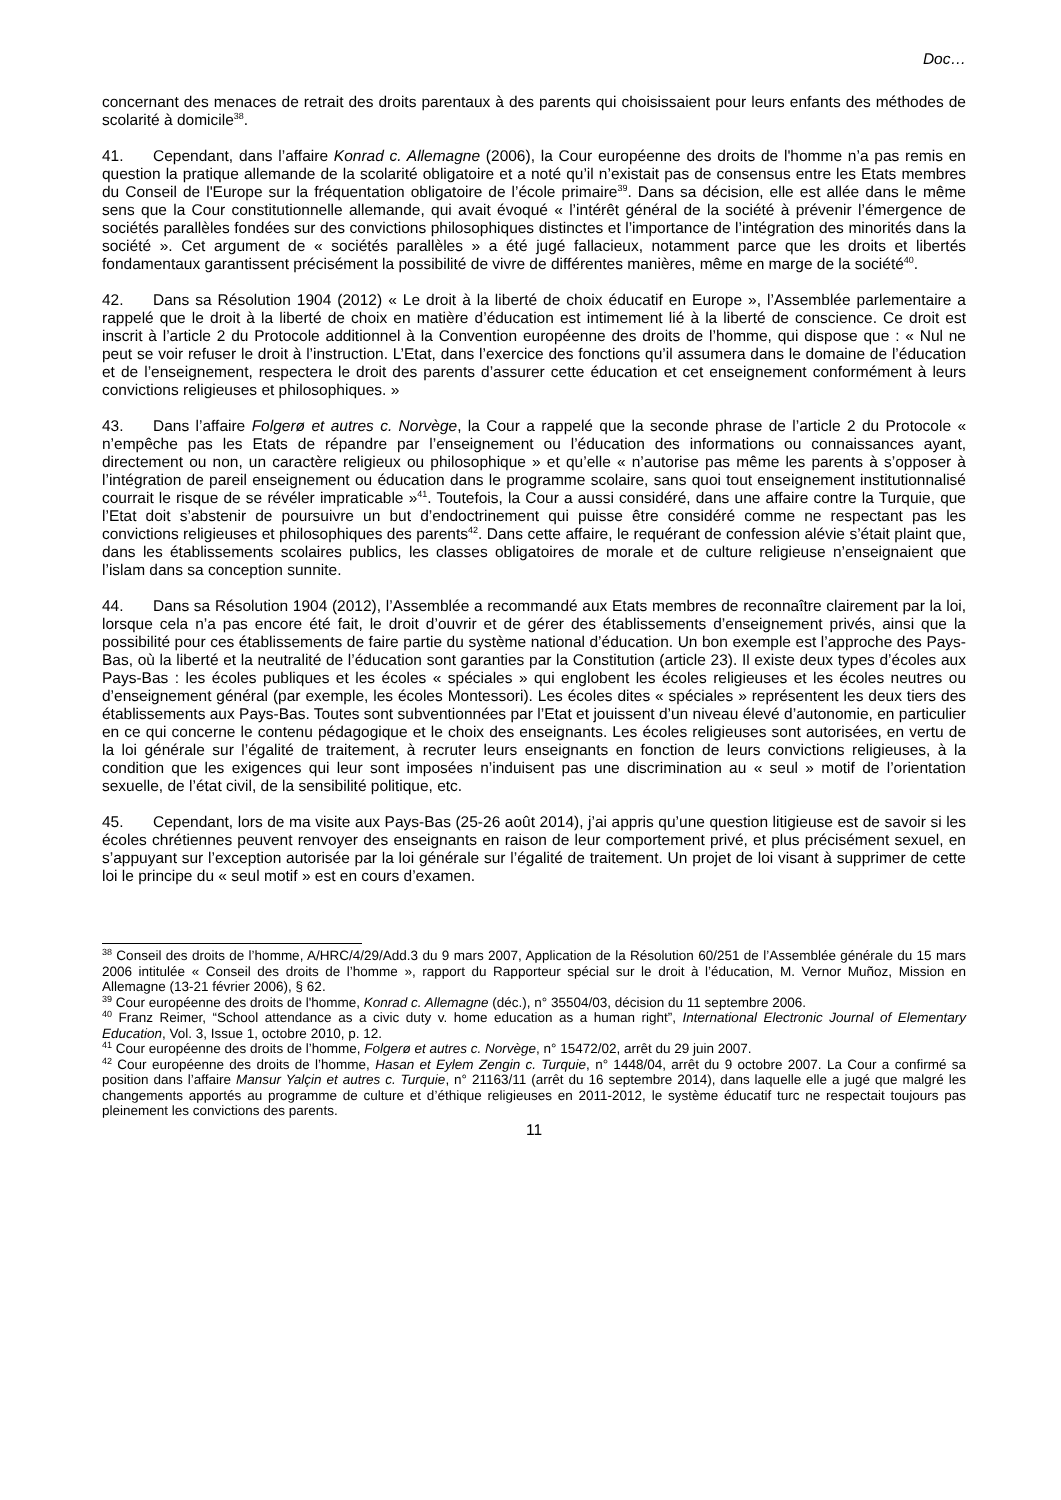Doc…
concernant des menaces de retrait des droits parentaux à des parents qui choisissaient pour leurs enfants des méthodes de scolarité à domicile<sup>38</sup>.
41. Cependant, dans l’affaire Konrad c. Allemagne (2006), la Cour européenne des droits de l'homme n’a pas remis en question la pratique allemande de la scolarité obligatoire et a noté qu’il n’existait pas de consensus entre les Etats membres du Conseil de l'Europe sur la fréquentation obligatoire de l’école primaire<sup>39</sup>. Dans sa décision, elle est allée dans le même sens que la Cour constitutionnelle allemande, qui avait évoqué « l’intérêt général de la société à prévenir l’émergence de sociétés parallèles fondées sur des convictions philosophiques distinctes et l’importance de l’intégration des minorités dans la société ». Cet argument de « sociétés parallèles » a été jugé fallacieux, notamment parce que les droits et libertés fondamentaux garantissent précisément la possibilité de vivre de différentes manières, même en marge de la société<sup>40</sup>.
42. Dans sa Résolution 1904 (2012) « Le droit à la liberté de choix éducatif en Europe », l’Assemblée parlementaire a rappelé que le droit à la liberté de choix en matière d’éducation est intimement lié à la liberté de conscience. Ce droit est inscrit à l’article 2 du Protocole additionnel à la Convention européenne des droits de l’homme, qui dispose que : « Nul ne peut se voir refuser le droit à l’instruction. L’Etat, dans l’exercice des fonctions qu’il assumera dans le domaine de l’éducation et de l’enseignement, respectera le droit des parents d’assurer cette éducation et cet enseignement conformément à leurs convictions religieuses et philosophiques. »
43. Dans l’affaire Folgerø et autres c. Norvège, la Cour a rappelé que la seconde phrase de l’article 2 du Protocole « n’empêche pas les Etats de répandre par l’enseignement ou l’éducation des informations ou connaissances ayant, directement ou non, un caractère religieux ou philosophique » et qu’elle « n’autorise pas même les parents à s’opposer à l’intégration de pareil enseignement ou éducation dans le programme scolaire, sans quoi tout enseignement institutionnalisé courrait le risque de se révéler impraticable »<sup>41</sup>. Toutefois, la Cour a aussi considéré, dans une affaire contre la Turquie, que l’Etat doit s’abstenir de poursuivre un but d’endoctrinement qui puisse être considéré comme ne respectant pas les convictions religieuses et philosophiques des parents<sup>42</sup>. Dans cette affaire, le requérant de confession alévie s’était plaint que, dans les établissements scolaires publics, les classes obligatoires de morale et de culture religieuse n’enseignaient que l’islam dans sa conception sunnite.
44. Dans sa Résolution 1904 (2012), l’Assemblée a recommandé aux Etats membres de reconnaître clairement par la loi, lorsque cela n’a pas encore été fait, le droit d’ouvrir et de gérer des établissements d’enseignement privés, ainsi que la possibilité pour ces établissements de faire partie du système national d’éducation. Un bon exemple est l’approche des Pays-Bas, où la liberté et la neutralité de l’éducation sont garanties par la Constitution (article 23). Il existe deux types d’écoles aux Pays-Bas : les écoles publiques et les écoles « spéciales » qui englobent les écoles religieuses et les écoles neutres ou d’enseignement général (par exemple, les écoles Montessori). Les écoles dites « spéciales » représentent les deux tiers des établissements aux Pays-Bas. Toutes sont subventionnées par l’Etat et jouissent d’un niveau élevé d’autonomie, en particulier en ce qui concerne le contenu pédagogique et le choix des enseignants. Les écoles religieuses sont autorisées, en vertu de la loi générale sur l’égalité de traitement, à recruter leurs enseignants en fonction de leurs convictions religieuses, à la condition que les exigences qui leur sont imposées n’induisent pas une discrimination au « seul » motif de l’orientation sexuelle, de l’état civil, de la sensibilité politique, etc.
45. Cependant, lors de ma visite aux Pays-Bas (25-26 août 2014), j’ai appris qu’une question litigieuse est de savoir si les écoles chrétiennes peuvent renvoyer des enseignants en raison de leur comportement privé, et plus précisément sexuel, en s’appuyant sur l’exception autorisée par la loi générale sur l’égalité de traitement. Un projet de loi visant à supprimer de cette loi le principe du « seul motif » est en cours d’examen.
<sup>38</sup> Conseil des droits de l’homme, A/HRC/4/29/Add.3 du 9 mars 2007, Application de la Résolution 60/251 de l’Assemblée générale du 15 mars 2006 intitulée « Conseil des droits de l’homme », rapport du Rapporteur spécial sur le droit à l’éducation, M. Vernor Muñoz, Mission en Allemagne (13-21 février 2006), § 62.
<sup>39</sup> Cour européenne des droits de l'homme, Konrad c. Allemagne (déc.), n° 35504/03, décision du 11 septembre 2006.
<sup>40</sup> Franz Reimer, “School attendance as a civic duty v. home education as a human right”, International Electronic Journal of Elementary Education, Vol. 3, Issue 1, octobre 2010, p. 12.
<sup>41</sup> Cour européenne des droits de l’homme, Folgerø et autres c. Norvège, n° 15472/02, arrêt du 29 juin 2007.
<sup>42</sup> Cour européenne des droits de l’homme, Hasan et Eylem Zengin c. Turquie, n° 1448/04, arrêt du 9 octobre 2007. La Cour a confirmé sa position dans l’affaire Mansur Yalçin et autres c. Turquie, n° 21163/11 (arrêt du 16 septembre 2014), dans laquelle elle a jugé que malgré les changements apportés au programme de culture et d’éthique religieuses en 2011-2012, le système éducatif turc ne respectait toujours pas pleinement les convictions des parents.
11